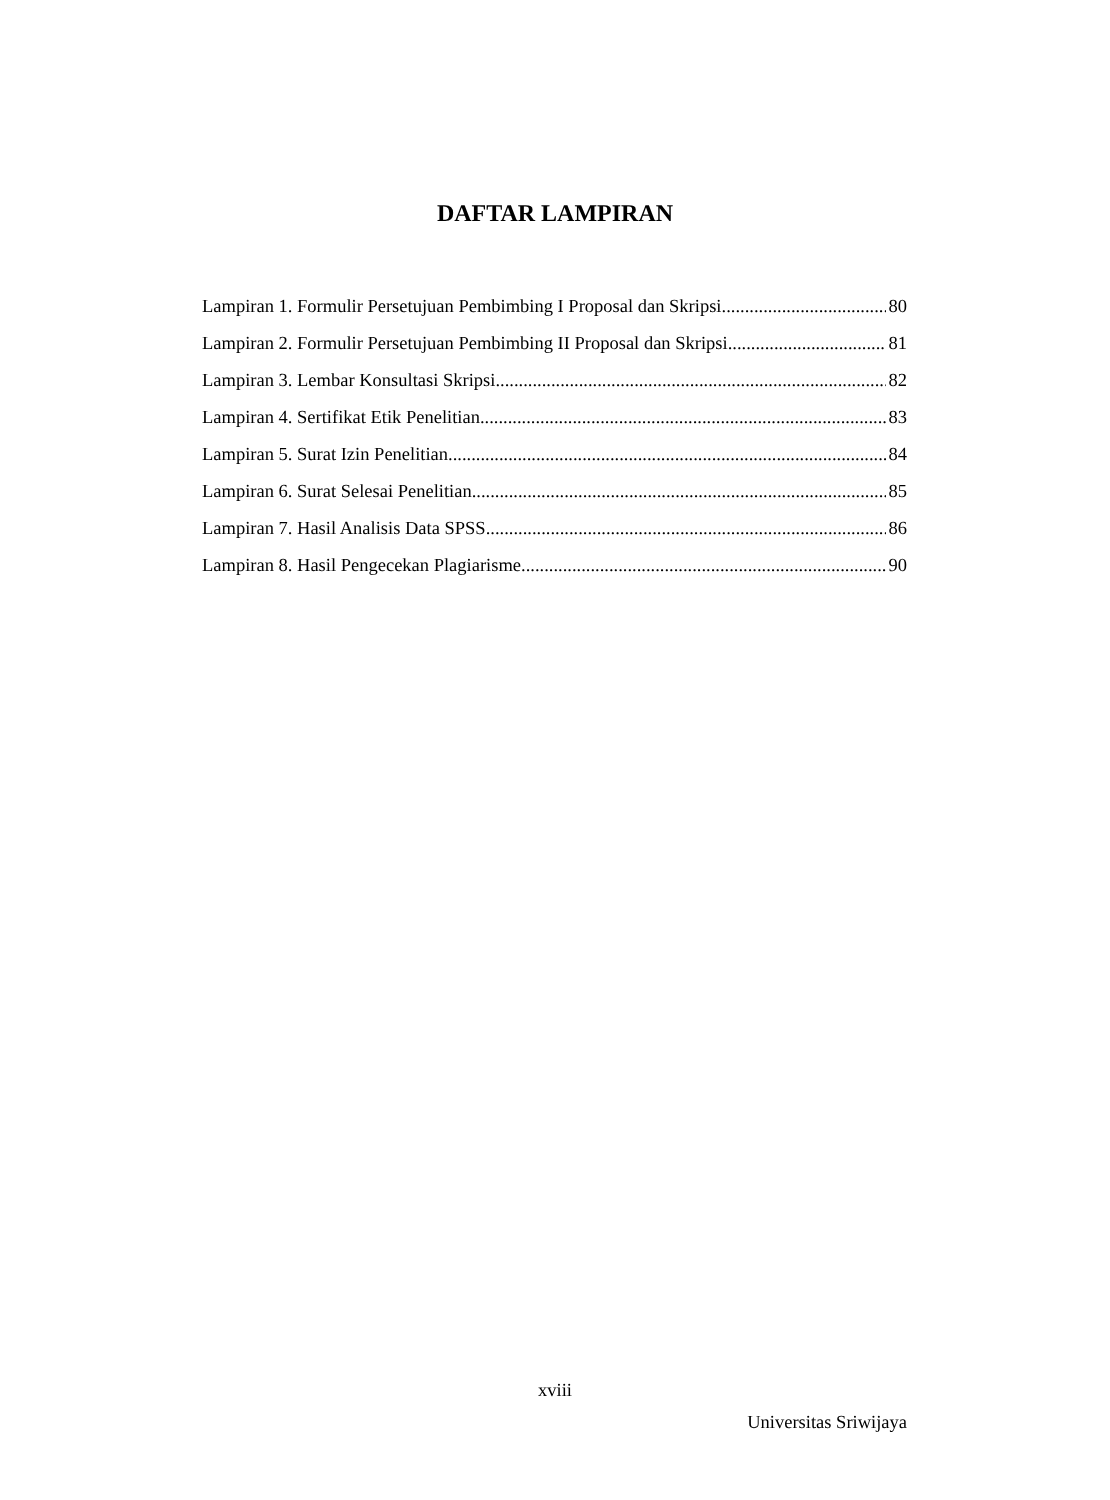DAFTAR LAMPIRAN
Lampiran 1. Formulir Persetujuan Pembimbing I Proposal dan Skripsi 80
Lampiran 2. Formulir Persetujuan Pembimbing II Proposal dan Skripsi 81
Lampiran 3. Lembar Konsultasi Skripsi 82
Lampiran 4. Sertifikat Etik Penelitian 83
Lampiran 5. Surat Izin Penelitian 84
Lampiran 6. Surat Selesai Penelitian 85
Lampiran 7. Hasil Analisis Data SPSS 86
Lampiran 8. Hasil Pengecekan Plagiarisme 90
xviii
Universitas Sriwijaya